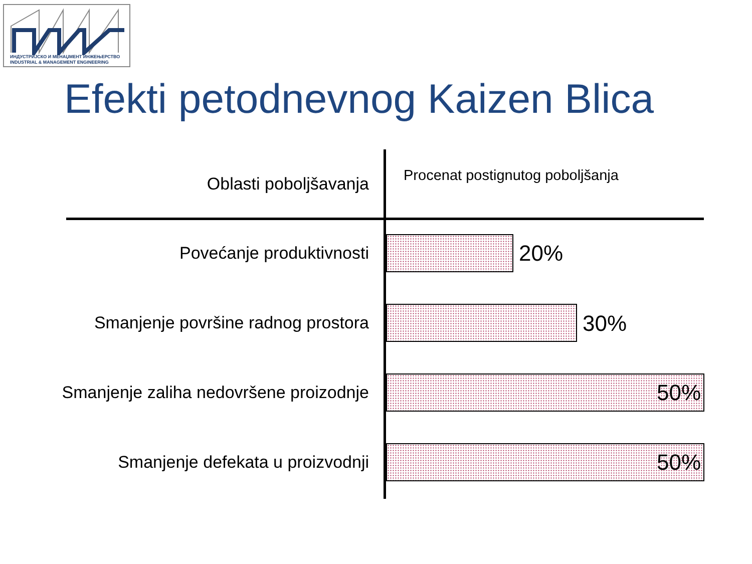ИНДУСТРИЈСКО И МЕНАЏМЕНТ ИНЖЕЊЕРСТВО
INDUSTRIAL & MANAGEMENT ENGINEERING
Efekti petodnevnog Kaizen Blica
Oblasti poboljšavanja
Procenat postignutog poboljšanja
Povećanje produktivnosti 20%
Smanjenje površine radnog prostora 30%
Smanjenje zaliha nedovršene proizodnje 50%
Smanjenje defekata u proizvodnji 50%